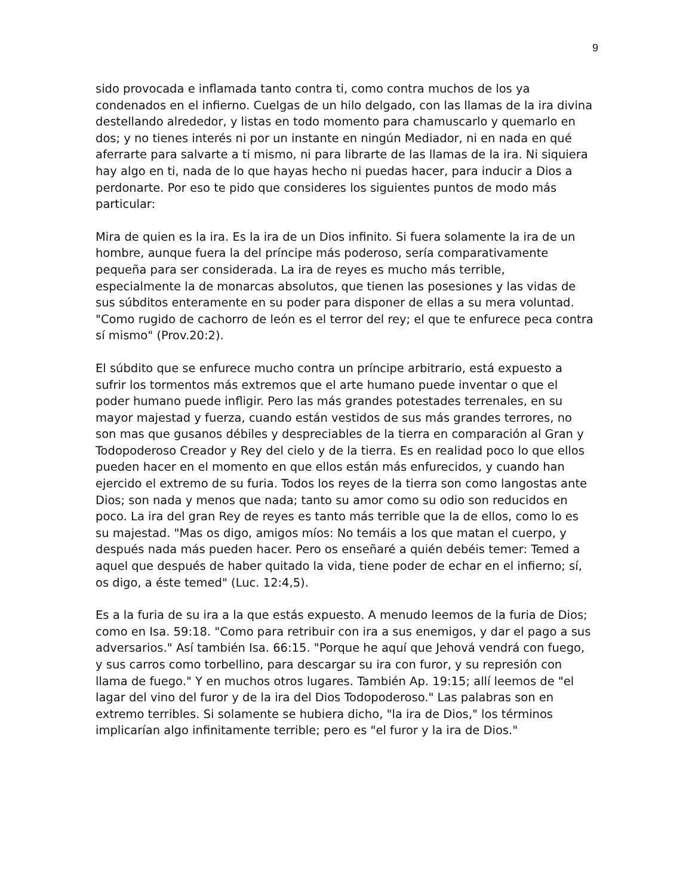9
sido provocada e inflamada tanto contra ti, como contra muchos de los ya condenados en el infierno. Cuelgas de un hilo delgado, con las llamas de la ira divina destellando alrededor, y listas en todo momento para chamuscarlo y quemarlo en dos; y no tienes interés ni por un instante en ningún Mediador, ni en nada en qué aferrarte para salvarte a ti mismo, ni para librarte de las llamas de la ira. Ni siquiera hay algo en ti, nada de lo que hayas hecho ni puedas hacer, para inducir a Dios a perdonarte. Por eso te pido que consideres los siguientes puntos de modo más particular:
Mira de quien es la ira. Es la ira de un Dios infinito. Si fuera solamente la ira de un hombre, aunque fuera la del príncipe más poderoso, sería comparativamente pequeña para ser considerada. La ira de reyes es mucho más terrible, especialmente la de monarcas absolutos, que tienen las posesiones y las vidas de sus súbditos enteramente en su poder para disponer de ellas a su mera voluntad. "Como rugido de cachorro de león es el terror del rey; el que te enfurece peca contra sí mismo" (Prov.20:2).
El súbdito que se enfurece mucho contra un príncipe arbitrario, está expuesto a sufrir los tormentos más extremos que el arte humano puede inventar o que el poder humano puede infligir. Pero las más grandes potestades terrenales, en su mayor majestad y fuerza, cuando están vestidos de sus más grandes terrores, no son mas que gusanos débiles y despreciables de la tierra en comparación al Gran y Todopoderoso Creador y Rey del cielo y de la tierra. Es en realidad poco lo que ellos pueden hacer en el momento en que ellos están más enfurecidos, y cuando han ejercido el extremo de su furia. Todos los reyes de la tierra son como langostas ante Dios; son nada y menos que nada; tanto su amor como su odio son reducidos en poco. La ira del gran Rey de reyes es tanto más terrible que la de ellos, como lo es su majestad. "Mas os digo, amigos míos: No temáis a los que matan el cuerpo, y después nada más pueden hacer. Pero os enseñaré a quién debéis temer: Temed a aquel que después de haber quitado la vida, tiene poder de echar en el infierno; sí, os digo, a éste temed" (Luc. 12:4,5).
Es a la furia de su ira a la que estás expuesto. A menudo leemos de la furia de Dios; como en Isa. 59:18. "Como para retribuir con ira a sus enemigos, y dar el pago a sus adversarios." Así también Isa. 66:15. "Porque he aquí que Jehová vendrá con fuego, y sus carros como torbellino, para descargar su ira con furor, y su represión con llama de fuego." Y en muchos otros lugares. También Ap. 19:15; allí leemos de "el lagar del vino del furor y de la ira del Dios Todopoderoso." Las palabras son en extremo terribles. Si solamente se hubiera dicho, "la ira de Dios," los términos implicarían algo infinitamente terrible; pero es "el furor y la ira de Dios."